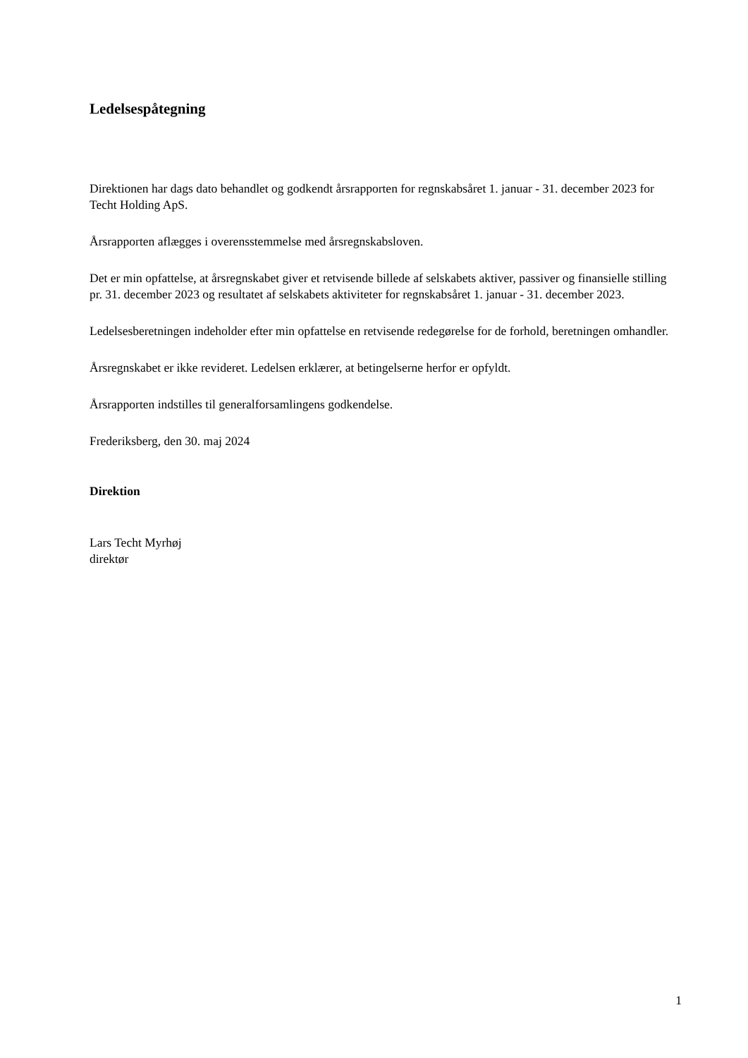Ledelsespåtegning
Direktionen har dags dato behandlet og godkendt årsrapporten for regnskabsåret 1. januar - 31. december 2023 for Techt Holding ApS.
Årsrapporten aflægges i overensstemmelse med årsregnskabsloven.
Det er min opfattelse, at årsregnskabet giver et retvisende billede af selskabets aktiver, passiver og finansielle stilling pr. 31. december 2023 og resultatet af selskabets aktiviteter for regnskabsåret 1. januar - 31. december 2023.
Ledelsesberetningen indeholder efter min opfattelse en retvisende redegørelse for de forhold, beretningen omhandler.
Årsregnskabet er ikke revideret. Ledelsen erklærer, at betingelserne herfor er opfyldt.
Årsrapporten indstilles til generalforsamlingens godkendelse.
Frederiksberg, den 30. maj 2024
Direktion
Lars Techt Myrhøj
direktør
1